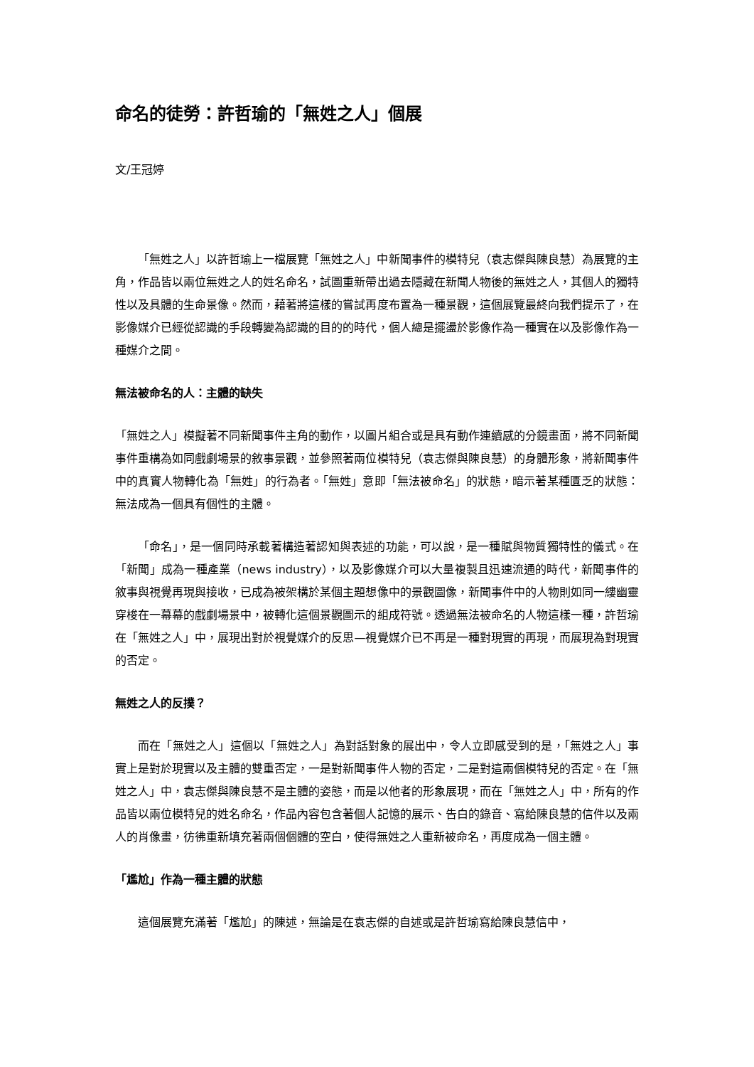命名的徒勞：許哲瑜的「無姓之人」個展
文/王冠婷
「無姓之人」以許哲瑜上一檔展覽「無姓之人」中新聞事件的模特兒（袁志傑與陳良慧）為展覽的主角，作品皆以兩位無姓之人的姓名命名，試圖重新帶出過去隱藏在新聞人物後的無姓之人，其個人的獨特性以及具體的生命景像。然而，藉著將這樣的嘗試再度布置為一種景觀，這個展覽最終向我們提示了，在影像媒介已經從認識的手段轉變為認識的目的的時代，個人總是擺盪於影像作為一種實在以及影像作為一種媒介之間。
無法被命名的人：主體的缺失
「無姓之人」模擬著不同新聞事件主角的動作，以圖片組合或是具有動作連續感的分鏡畫面，將不同新聞事件重構為如同戲劇場景的敘事景觀，並參照著兩位模特兒（袁志傑與陳良慧）的身體形象，將新聞事件中的真實人物轉化為「無姓」的行為者。「無姓」意即「無法被命名」的狀態，暗示著某種匱乏的狀態：無法成為一個具有個性的主體。
「命名」，是一個同時承載著構造著認知與表述的功能，可以說，是一種賦與物質獨特性的儀式。在「新聞」成為一種產業（news industry），以及影像媒介可以大量複製且迅速流通的時代，新聞事件的敘事與視覺再現與接收，已成為被架構於某個主題想像中的景觀圖像，新聞事件中的人物則如同一縷幽靈穿梭在一幕幕的戲劇場景中，被轉化這個景觀圖示的組成符號。透過無法被命名的人物這樣一種，許哲瑜在「無姓之人」中，展現出對於視覺媒介的反思—視覺媒介已不再是一種對現實的再現，而展現為對現實的否定。
無姓之人的反撲？
而在「無姓之人」這個以「無姓之人」為對話對象的展出中，令人立即感受到的是，「無姓之人」事實上是對於現實以及主體的雙重否定，一是對新聞事件人物的否定，二是對這兩個模特兒的否定。在「無姓之人」中，袁志傑與陳良慧不是主體的姿態，而是以他者的形象展現，而在「無姓之人」中，所有的作品皆以兩位模特兒的姓名命名，作品內容包含著個人記憶的展示、告白的錄音、寫給陳良慧的信件以及兩人的肖像畫，彷彿重新填充著兩個個體的空白，使得無姓之人重新被命名，再度成為一個主體。
「尷尬」作為一種主體的狀態
這個展覽充滿著「尷尬」的陳述，無論是在袁志傑的自述或是許哲瑜寫給陳良慧信中，